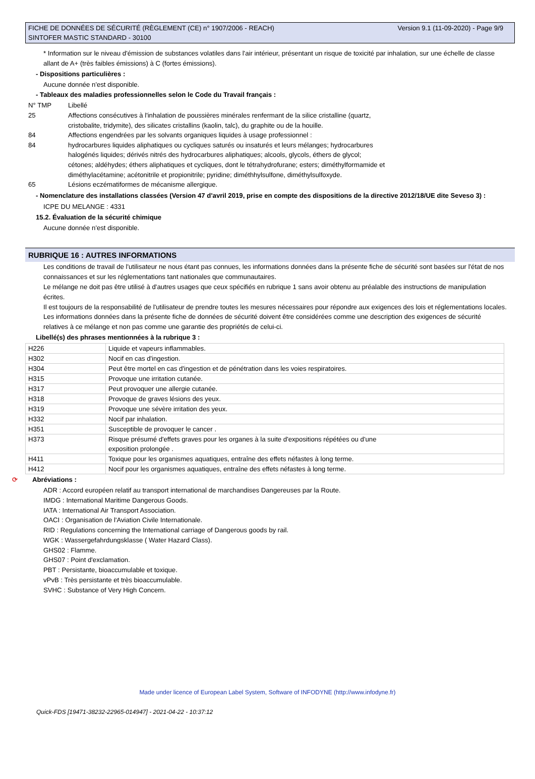Version 9.1 (11-09-2020) - Page 9/9 FICHE DE DONNÉES DE SÉCURITÉ (RÈGLEMENT (CE) n° 1907/2006 - REACH)
SINTOFER MASTIC STANDARD - 30100
* Information sur le niveau d'émission de substances volatiles dans l'air intérieur, présentant un risque de toxicité par inhalation, sur une échelle de classe allant de A+ (très faibles émissions) à C (fortes émissions).
- Dispositions particulières :
Aucune donnée n'est disponible.
- Tableaux des maladies professionnelles selon le Code du Travail français :
| N° TMP | Libellé |
| 25 | Affections consécutives à l'inhalation de poussières minérales renfermant de la silice cristalline (quartz, cristobalite, tridymite), des silicates cristallins (kaolin, talc), du graphite ou de la houille. |
| 84 | Affections engendrées par les solvants organiques liquides à usage professionnel : |
| 84 | hydrocarbures liquides aliphatiques ou cycliques saturés ou insaturés et leurs mélanges; hydrocarbures halogénés liquides; dérivés nitrés des hydrocarbures aliphatiques; alcools, glycols, éthers de glycol; cétones; aldéhydes; éthers aliphatiques et cycliques, dont le tétrahydrofurane; esters; diméthylformamide et diméthylacétamine; acétonitrile et propionitrile; pyridine; diméthhylsulfone, diméthylsulfoxyde. |
| 65 | Lésions eczématiformes de mécanisme allergique. |
- Nomenclature des installations classées (Version 47 d'avril 2019, prise en compte des dispositions de la directive 2012/18/UE dite Seveso 3) :
ICPE DU MELANGE : 4331
15.2. Évaluation de la sécurité chimique
Aucune donnée n'est disponible.
RUBRIQUE 16 : AUTRES INFORMATIONS
Les conditions de travail de l'utilisateur ne nous étant pas connues, les informations données dans la présente fiche de sécurité sont basées sur l'état de nos connaissances et sur les réglementations tant nationales que communautaires.
Le mélange ne doit pas être utilisé à d'autres usages que ceux spécifiés en rubrique 1 sans avoir obtenu au préalable des instructions de manipulation écrites.
Il est toujours de la responsabilité de l'utilisateur de prendre toutes les mesures nécessaires pour répondre aux exigences des lois et réglementations locales.
Les informations données dans la présente fiche de données de sécurité doivent être considérées comme une description des exigences de sécurité relatives à ce mélange et non pas comme une garantie des propriétés de celui-ci.
Libellé(s) des phrases mentionnées à la rubrique 3 :
| H226 | Liquide et vapeurs inflammables. |
| H302 | Nocif en cas d'ingestion. |
| H304 | Peut être mortel en cas d'ingestion et de pénétration dans les voies respiratoires. |
| H315 | Provoque une irritation cutanée. |
| H317 | Peut provoquer une allergie cutanée. |
| H318 | Provoque de graves lésions des yeux. |
| H319 | Provoque une sévère irritation des yeux. |
| H332 | Nocif par inhalation. |
| H351 | Susceptible de provoquer le cancer . |
| H373 | Risque présumé d'effets graves pour les organes à la suite d'expositions répétées ou d'une exposition prolongée . |
| H411 | Toxique pour les organismes aquatiques, entraîne des effets néfastes à long terme. |
| H412 | Nocif pour les organismes aquatiques, entraîne des effets néfastes à long terme. |
⟳ Abréviations :
ADR : Accord européen relatif au transport international de marchandises Dangereuses par la Route.
IMDG : International Maritime Dangerous Goods.
IATA : International Air Transport Association.
OACI : Organisation de l'Aviation Civile Internationale.
RID : Regulations concerning the International carriage of Dangerous goods by rail.
WGK : Wassergefahrdungsklasse ( Water Hazard Class).
GHS02 : Flamme.
GHS07 : Point d'exclamation.
PBT : Persistante, bioaccumulable et toxique.
vPvB : Très persistante et très bioaccumulable.
SVHC : Substance of Very High Concern.
Made under licence of European Label System, Software of INFODYNE (http://www.infodyne.fr)
Quick-FDS [19471-38232-22965-014947] - 2021-04-22 - 10:37:12